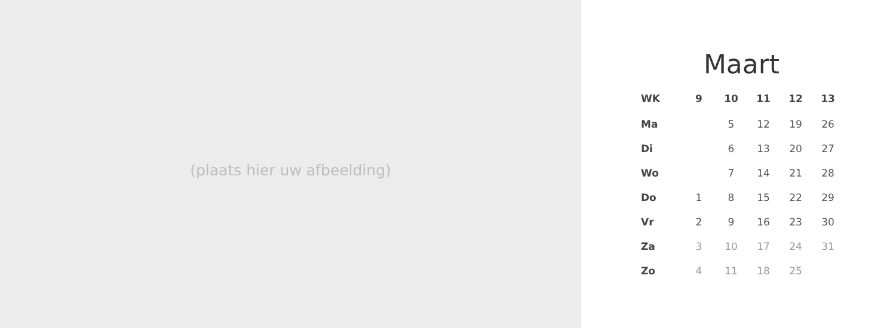(plaats hier uw afbeelding)
Maart
| WK | 9 | 10 | 11 | 12 | 13 |
| --- | --- | --- | --- | --- | --- |
| Ma | | 5 | 12 | 19 | 26 |
| Di | | 6 | 13 | 20 | 27 |
| Wo | | 7 | 14 | 21 | 28 |
| Do | 1 | 8 | 15 | 22 | 29 |
| Vr | 2 | 9 | 16 | 23 | 30 |
| Za | 3 | 10 | 17 | 24 | 31 |
| Zo | 4 | 11 | 18 | 25 | |